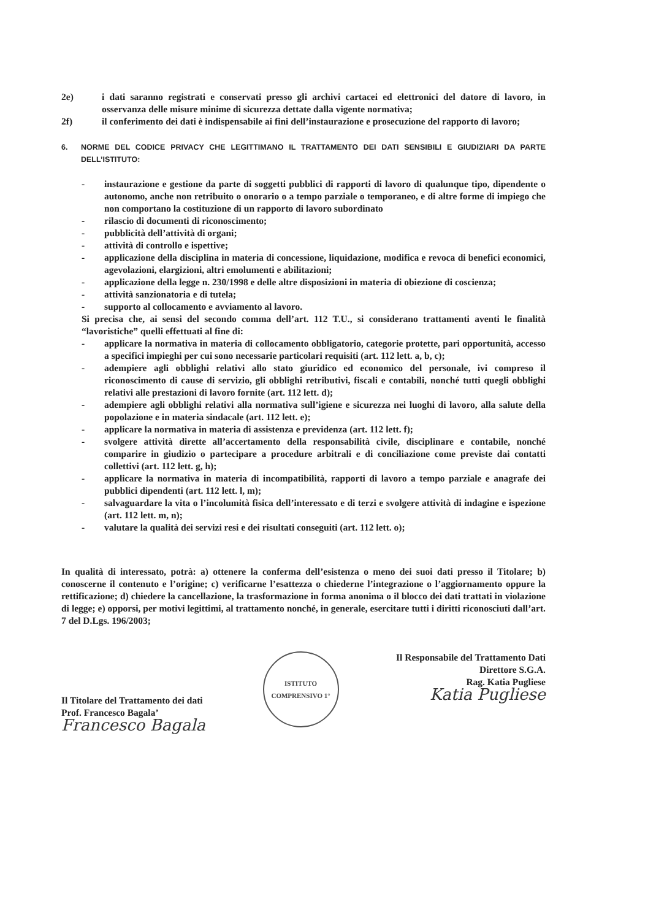2e) i dati saranno registrati e conservati presso gli archivi cartacei ed elettronici del datore di lavoro, in osservanza delle misure minime di sicurezza dettate dalla vigente normativa;
2f) il conferimento dei dati è indispensabile ai fini dell’instaurazione e prosecuzione del rapporto di lavoro;
6. NORME DEL CODICE PRIVACY CHE LEGITTIMANO IL TRATTAMENTO DEI DATI SENSIBILI E GIUDIZIARI DA PARTE DELL’ISTITUTO:
- instaurazione e gestione da parte di soggetti pubblici di rapporti di lavoro di qualunque tipo, dipendente o autonomo, anche non retribuito o onorario o a tempo parziale o temporaneo, e di altre forme di impiego che non comportano la costituzione di un rapporto di lavoro subordinato
- rilascio di documenti di riconoscimento;
- pubblicità dell’attività di organi;
- attività di controllo e ispettive;
- applicazione della disciplina in materia di concessione, liquidazione, modifica e revoca di benefici economici, agevolazioni, elargizioni, altri emolumenti e abilitazioni;
- applicazione della legge n. 230/1998 e delle altre disposizioni in materia di obiezione di coscienza;
- attività sanzionatoria e di tutela;
- supporto al collocamento e avviamento al lavoro.
Si precisa che, ai sensi del secondo comma dell’art. 112 T.U., si considerano trattamenti aventi le finalità “lavoristiche” quelli effettuati al fine di:
- applicare la normativa in materia di collocamento obbligatorio, categorie protette, pari opportunità, accesso a specifici impieghi per cui sono necessarie particolari requisiti (art. 112 lett. a, b, c);
- adempiere agli obblighi relativi allo stato giuridico ed economico del personale, ivi compreso il riconoscimento di cause di servizio, gli obblighi retributivi, fiscali e contabili, nonché tutti quegli obblighi relativi alle prestazioni di lavoro fornite (art. 112 lett. d);
- adempiere agli obblighi relativi alla normativa sull’igiene e sicurezza nei luoghi di lavoro, alla salute della popolazione e in materia sindacale (art. 112 lett. e);
- applicare la normativa in materia di assistenza e previdenza (art. 112 lett. f);
- svolgere attività dirette all’accertamento della responsabilità civile, disciplinare e contabile, nonché comparire in giudizio o partecipare a procedure arbitrali e di conciliazione come previste dai contatti collettivi (art. 112 lett. g, h);
- applicare la normativa in materia di incompatibilità, rapporti di lavoro a tempo parziale e anagrafe dei pubblici dipendenti (art. 112 lett. l, m);
- salvaguardare la vita o l’incolumità fisica dell’interessato e di terzi e svolgere attività di indagine e ispezione (art. 112 lett. m, n);
- valutare la qualità dei servizi resi e dei risultati conseguiti (art. 112 lett. o);
In qualità di interessato, potrà: a) ottenere la conferma dell’esistenza o meno dei suoi dati presso il Titolare; b) conoscerne il contenuto e l’origine; c) verificarne l’esattezza o chiederne l’integrazione o l’aggiornamento oppure la rettificazione; d) chiedere la cancellazione, la trasformazione in forma anonima o il blocco dei dati trattati in violazione di legge; e) opporsi, per motivi legittimi, al trattamento nonché, in generale, esercitare tutti i diritti riconosciuti dall’art. 7 del D.Lgs. 196/2003;
Il Titolare del Trattamento dei dati
Prof. Francesco Bagala’
Francesco Bagala
ISTITUTO COMPRENSIVO 1°
Il Responsabile del Trattamento Dati
Direttore S.G.A.
Rag. Katia Pugliese
Katia Pugliese